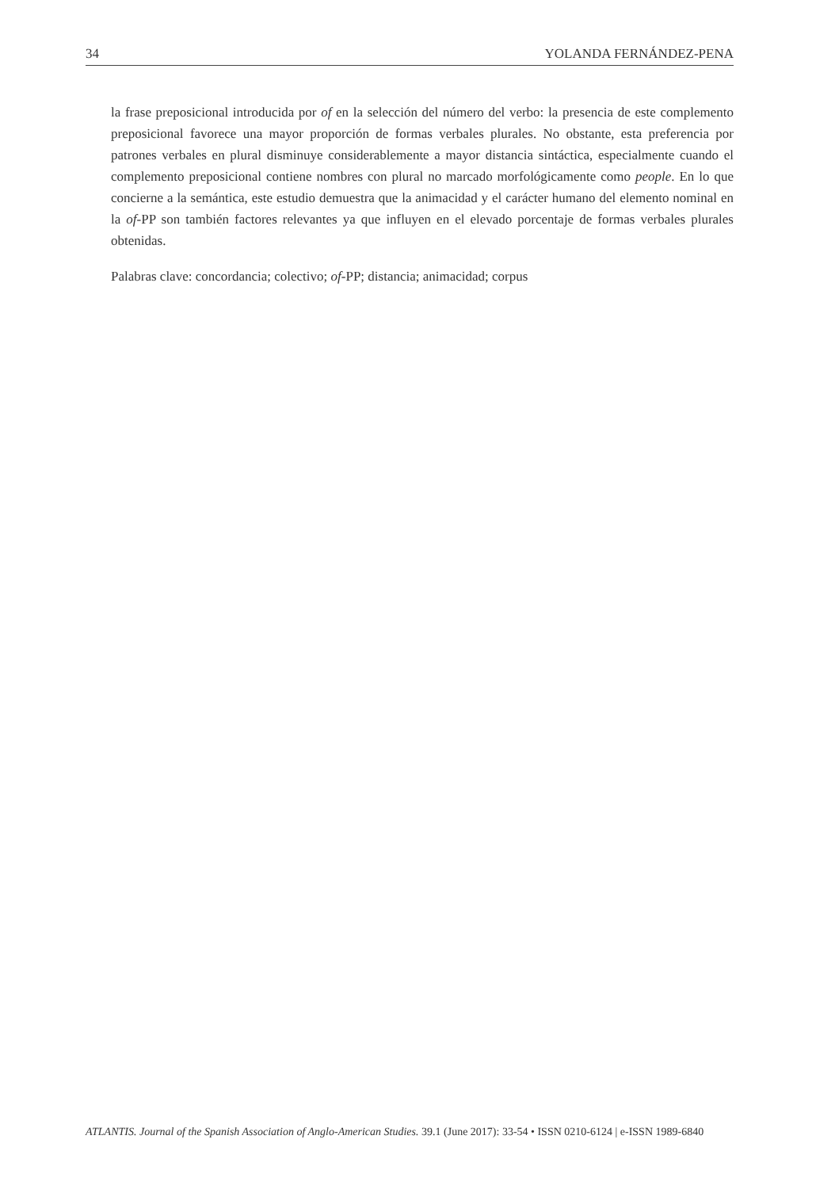34 YOLANDA FERNÁNDEZ-PENA
la frase preposicional introducida por of en la selección del número del verbo: la presencia de este complemento preposicional favorece una mayor proporción de formas verbales plurales. No obstante, esta preferencia por patrones verbales en plural disminuye considerablemente a mayor distancia sintáctica, especialmente cuando el complemento preposicional contiene nombres con plural no marcado morfológicamente como people. En lo que concierne a la semántica, este estudio demuestra que la animacidad y el carácter humano del elemento nominal en la of-PP son también factores relevantes ya que influyen en el elevado porcentaje de formas verbales plurales obtenidas.
Palabras clave: concordancia; colectivo; of-PP; distancia; animacidad; corpus
ATLANTIS. Journal of the Spanish Association of Anglo-American Studies. 39.1 (June 2017): 33-54 • ISSN 0210-6124 | e-ISSN 1989-6840